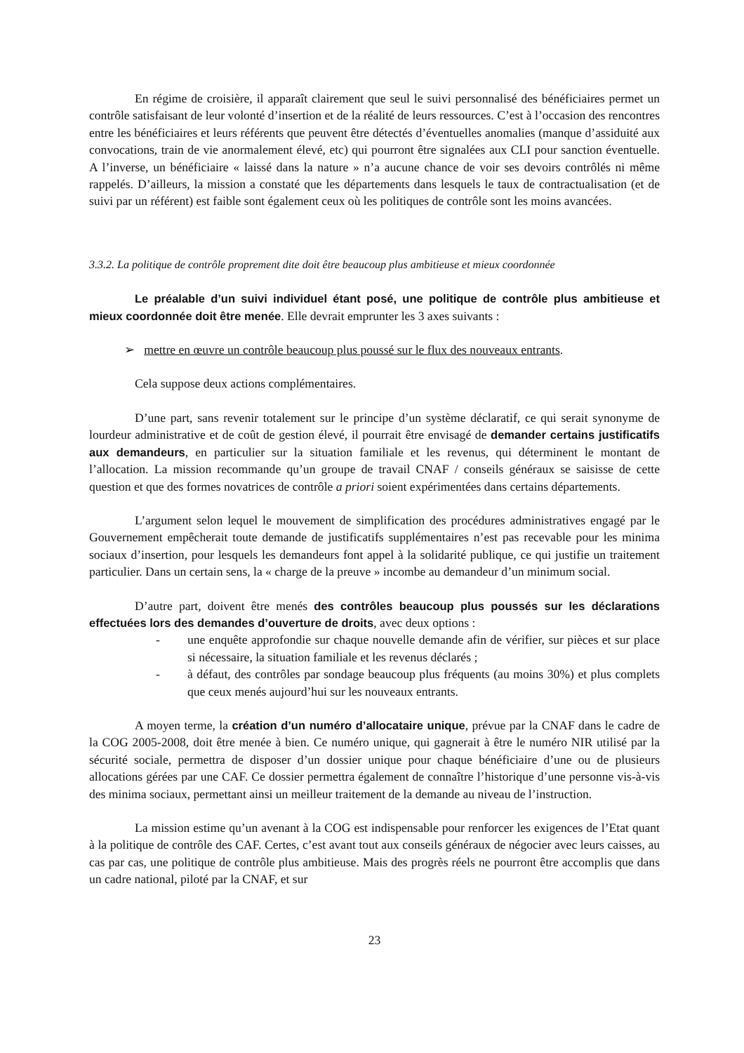En régime de croisière, il apparaît clairement que seul le suivi personnalisé des bénéficiaires permet un contrôle satisfaisant de leur volonté d’insertion et de la réalité de leurs ressources. C’est à l’occasion des rencontres entre les bénéficiaires et leurs référents que peuvent être détectés d’éventuelles anomalies (manque d’assiduité aux convocations, train de vie anormalement élevé, etc) qui pourront être signalées aux CLI pour sanction éventuelle. A l’inverse, un bénéficiaire « laissé dans la nature » n’a aucune chance de voir ses devoirs contrôlés ni même rappelés. D’ailleurs, la mission a constaté que les départements dans lesquels le taux de contractualisation (et de suivi par un référent) est faible sont également ceux où les politiques de contrôle sont les moins avancées.
3.3.2. La politique de contrôle proprement dite doit être beaucoup plus ambitieuse et mieux coordonnée
Le préalable d’un suivi individuel étant posé, une politique de contrôle plus ambitieuse et mieux coordonnée doit être menée. Elle devrait emprunter les 3 axes suivants :
➢ mettre en œuvre un contrôle beaucoup plus poussé sur le flux des nouveaux entrants.
Cela suppose deux actions complémentaires.
D’une part, sans revenir totalement sur le principe d’un système déclaratif, ce qui serait synonyme de lourdeur administrative et de coût de gestion élevé, il pourrait être envisagé de demander certains justificatifs aux demandeurs, en particulier sur la situation familiale et les revenus, qui déterminent le montant de l’allocation. La mission recommande qu’un groupe de travail CNAF / conseils généraux se saisisse de cette question et que des formes novatrices de contrôle a priori soient expérimentées dans certains départements.
L’argument selon lequel le mouvement de simplification des procédures administratives engagé par le Gouvernement empêcherait toute demande de justificatifs supplémentaires n’est pas recevable pour les minima sociaux d’insertion, pour lesquels les demandeurs font appel à la solidarité publique, ce qui justifie un traitement particulier. Dans un certain sens, la « charge de la preuve » incombe au demandeur d’un minimum social.
D’autre part, doivent être menés des contrôles beaucoup plus poussés sur les déclarations effectuées lors des demandes d’ouverture de droits, avec deux options :
- une enquête approfondie sur chaque nouvelle demande afin de vérifier, sur pièces et sur place si nécessaire, la situation familiale et les revenus déclarés ;
- à défaut, des contrôles par sondage beaucoup plus fréquents (au moins 30%) et plus complets que ceux menés aujourd’hui sur les nouveaux entrants.
A moyen terme, la création d’un numéro d’allocataire unique, prévue par la CNAF dans le cadre de la COG 2005-2008, doit être menée à bien. Ce numéro unique, qui gagnerait à être le numéro NIR utilisé par la sécurité sociale, permettra de disposer d’un dossier unique pour chaque bénéficiaire d’une ou de plusieurs allocations gérées par une CAF. Ce dossier permettra également de connaître l’historique d’une personne vis-à-vis des minima sociaux, permettant ainsi un meilleur traitement de la demande au niveau de l’instruction.
La mission estime qu’un avenant à la COG est indispensable pour renforcer les exigences de l’Etat quant à la politique de contrôle des CAF. Certes, c’est avant tout aux conseils généraux de négocier avec leurs caisses, au cas par cas, une politique de contrôle plus ambitieuse. Mais des progrès réels ne pourront être accomplis que dans un cadre national, piloté par la CNAF, et sur
23